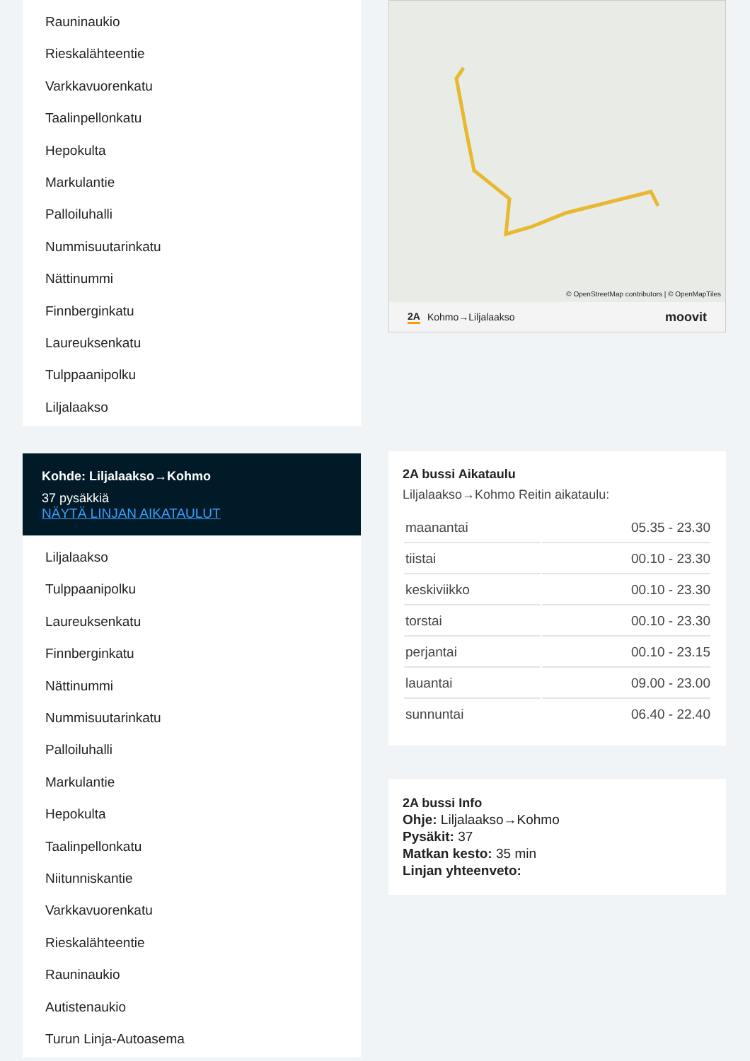Rauninaukio
Rieskalähteentie
Varkkavuorenkatu
Taalinpellonkatu
Hepokulta
Markulantie
Palloiluhalli
Nummisuutarinkatu
Nättinummi
Finnberginkatu
Laureuksenkatu
Tulppaanipolku
Liljalaakso
Kohde: Liljalaakso→Kohmo
37 pysäkkiä
NÄYTÄ LINJAN AIKATAULUT
Liljalaakso
Tulppaanipolku
Laureuksenkatu
Finnberginkatu
Nättinummi
Nummisuutarinkatu
Palloiluhalli
Markulantie
Hepokulta
Taalinpellonkatu
Niitunniskantie
Varkkavuorenkatu
Rieskalähteentie
Rauninaukio
Autistenaukio
Turun Linja-Autoasema
© OpenStreetMap contributors | © OpenMapTiles
2A Kohmo→Liljalaakso moovit
2A bussi Aikataulu
Liljalaakso→Kohmo Reitin aikataulu:
| maanantai | 05.35 - 23.30 |
| tiistai | 00.10 - 23.30 |
| keskiviikko | 00.10 - 23.30 |
| torstai | 00.10 - 23.30 |
| perjantai | 00.10 - 23.15 |
| lauantai | 09.00 - 23.00 |
| sunnuntai | 06.40 - 22.40 |
2A bussi Info
Ohje: Liljalaakso→Kohmo
Pysäkit: 37
Matkan kesto: 35 min
Linjan yhteenveto: